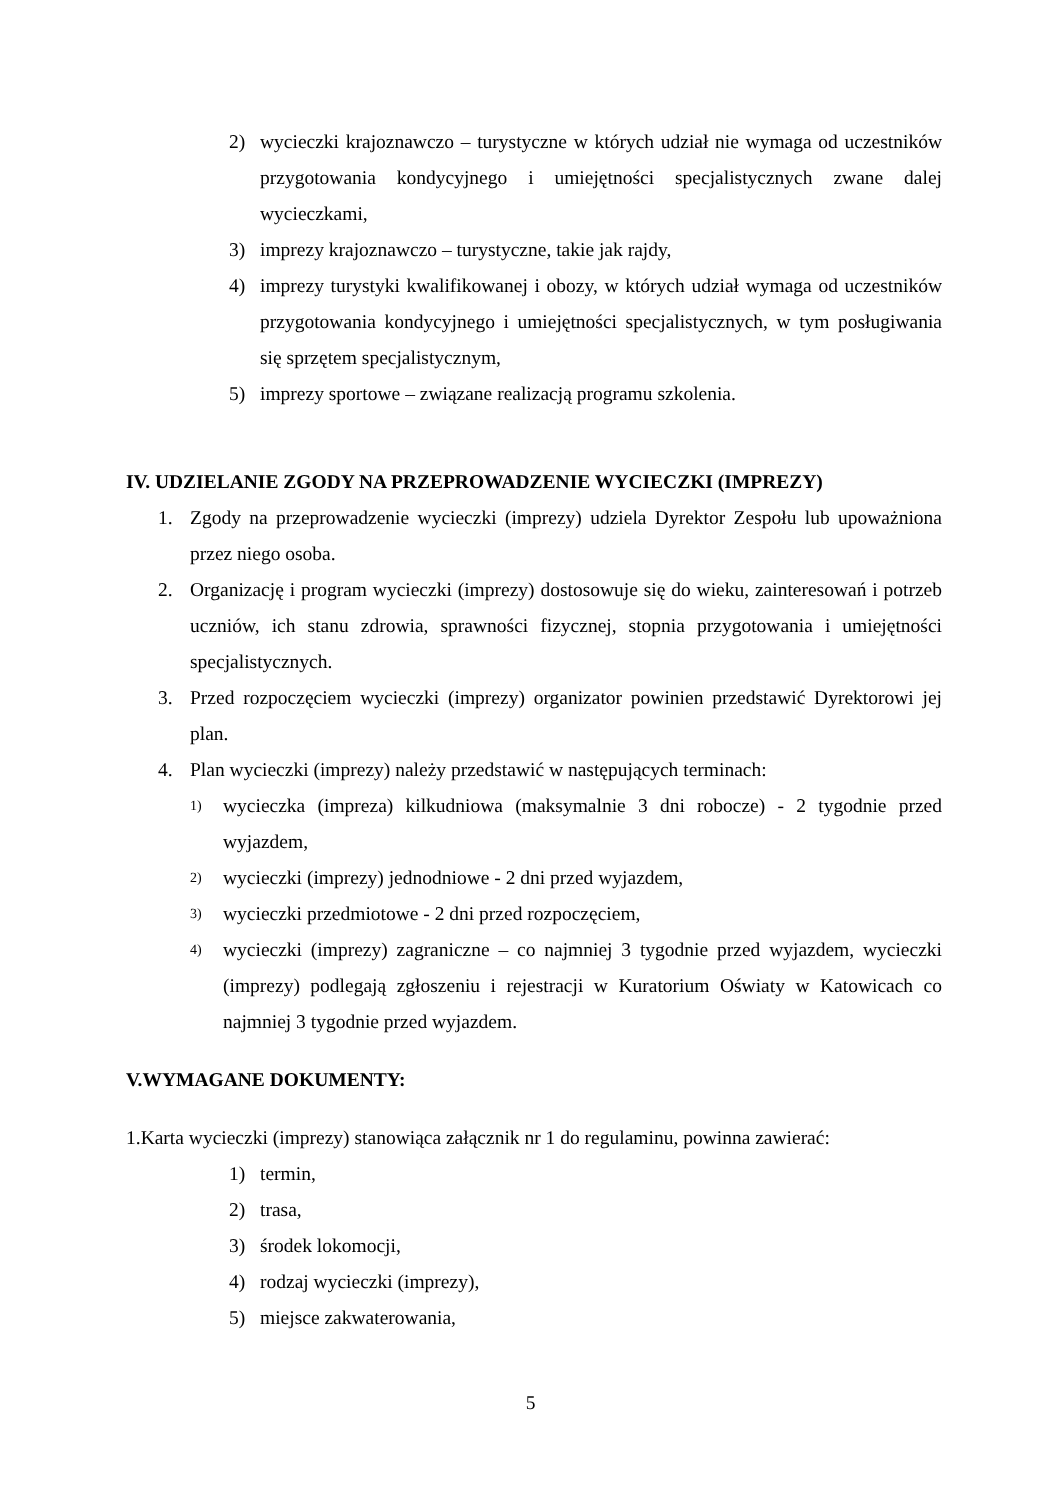2) wycieczki krajoznawczo – turystyczne w których udział nie wymaga od uczestników przygotowania kondycyjnego i umiejętności specjalistycznych zwane dalej wycieczkami,
3) imprezy krajoznawczo – turystyczne, takie jak rajdy,
4) imprezy turystyki kwalifikowanej i obozy, w których udział wymaga od uczestników przygotowania kondycyjnego i umiejętności specjalistycznych, w tym posługiwania się sprzętem specjalistycznym,
5) imprezy sportowe – związane realizacją programu szkolenia.
IV. UDZIELANIE ZGODY NA PRZEPROWADZENIE WYCIECZKI (IMPREZY)
1. Zgody na przeprowadzenie wycieczki (imprezy) udziela Dyrektor Zespołu lub upoważniona przez niego osoba.
2. Organizację i program wycieczki (imprezy) dostosowuje się do wieku, zainteresowań i potrzeb uczniów, ich stanu zdrowia, sprawności fizycznej, stopnia przygotowania i umiejętności specjalistycznych.
3. Przed rozpoczęciem wycieczki (imprezy) organizator powinien przedstawić Dyrektorowi jej plan.
4. Plan wycieczki (imprezy) należy przedstawić w następujących terminach:
1) wycieczka (impreza) kilkudniowa (maksymalnie 3 dni robocze) - 2 tygodnie przed wyjazdem,
2) wycieczki (imprezy) jednodniowe - 2 dni przed wyjazdem,
3) wycieczki przedmiotowe - 2 dni przed rozpoczęciem,
4) wycieczki (imprezy) zagraniczne – co najmniej 3 tygodnie przed wyjazdem, wycieczki (imprezy) podlegają zgłoszeniu i rejestracji w Kuratorium Oświaty w Katowicach co najmniej 3 tygodnie przed wyjazdem.
V.WYMAGANE DOKUMENTY:
1.Karta wycieczki (imprezy) stanowiąca załącznik nr 1 do regulaminu, powinna zawierać:
1) termin,
2) trasa,
3) środek lokomocji,
4) rodzaj wycieczki (imprezy),
5) miejsce zakwaterowania,
5